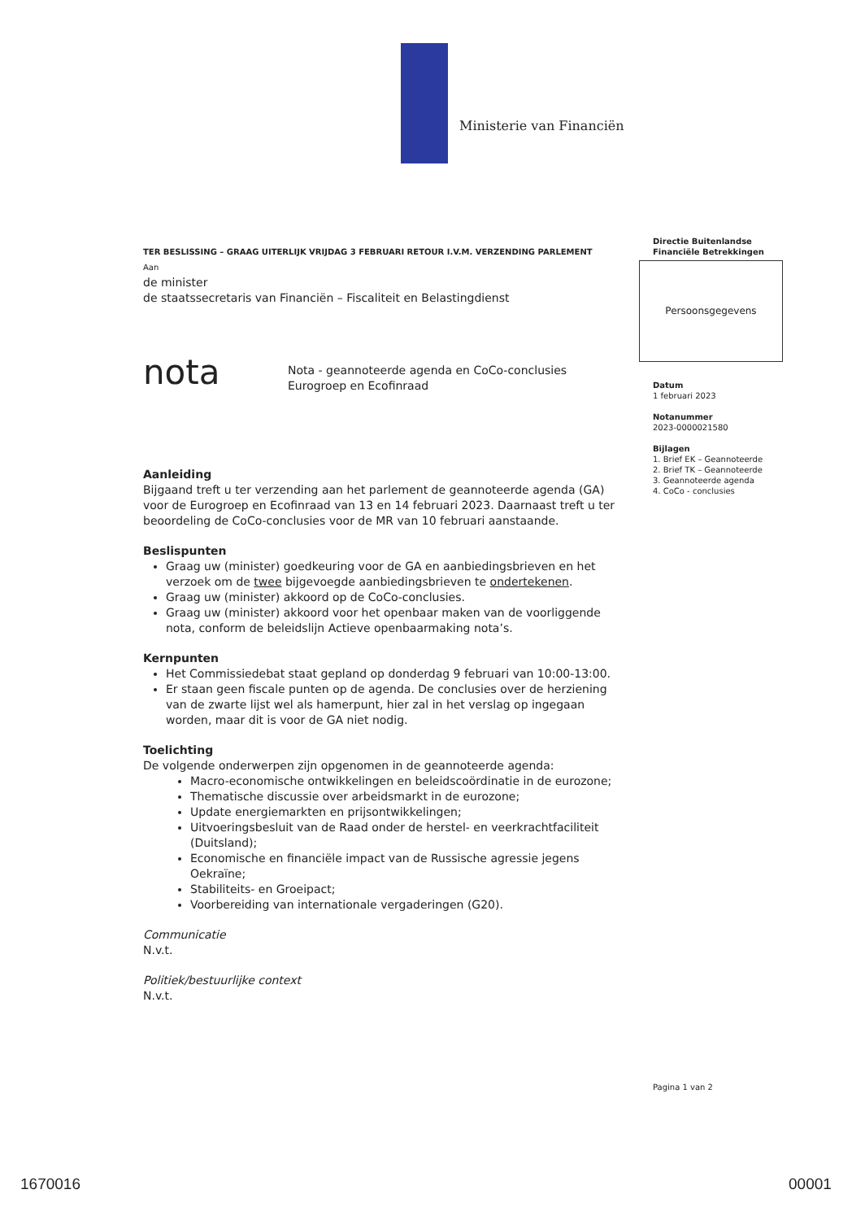Ministerie van Financiën
TER BESLISSING – GRAAG UITERLIJK VRIJDAG 3 FEBRUARI RETOUR I.V.M. VERZENDING PARLEMENT
Aan
de minister
de staatssecretaris van Financiën – Fiscaliteit en Belastingdienst
nota
Nota - geannoteerde agenda en CoCo-conclusies
Eurogroep en Ecofinraad
Aanleiding
Bijgaand treft u ter verzending aan het parlement de geannoteerde agenda (GA) voor de Eurogroep en Ecofinraad van 13 en 14 februari 2023. Daarnaast treft u ter beoordeling de CoCo-conclusies voor de MR van 10 februari aanstaande.
Beslispunten
Graag uw (minister) goedkeuring voor de GA en aanbiedingsbrieven en het verzoek om de twee bijgevoegde aanbiedingsbrieven te ondertekenen.
Graag uw (minister) akkoord op de CoCo-conclusies.
Graag uw (minister) akkoord voor het openbaar maken van de voorliggende nota, conform de beleidslijn Actieve openbaarmaking nota’s.
Kernpunten
Het Commissiedebat staat gepland op donderdag 9 februari van 10:00-13:00.
Er staan geen fiscale punten op de agenda. De conclusies over de herziening van de zwarte lijst wel als hamerpunt, hier zal in het verslag op ingegaan worden, maar dit is voor de GA niet nodig.
Toelichting
De volgende onderwerpen zijn opgenomen in de geannoteerde agenda:
Macro-economische ontwikkelingen en beleidscoördinatie in de eurozone;
Thematische discussie over arbeidsmarkt in de eurozone;
Update energiemarkten en prijsontwikkelingen;
Uitvoeringsbesluit van de Raad onder de herstel- en veerkrachtfaciliteit (Duitsland);
Economische en financiële impact van de Russische agressie jegens Oekraïne;
Stabiliteits- en Groeipact;
Voorbereiding van internationale vergaderingen (G20).
Communicatie
N.v.t.
Politiek/bestuurlijke context
N.v.t.
Directie Buitenlandse
Financiële Betrekkingen
Persoonsgegevens
Datum
1 februari 2023
Notanummer
2023-0000021580
Bijlagen
1. Brief EK – Geannoteerde
2. Brief TK – Geannoteerde
3. Geannoteerde agenda
4. CoCo - conclusies
Pagina 1 van 2
1670016 00001